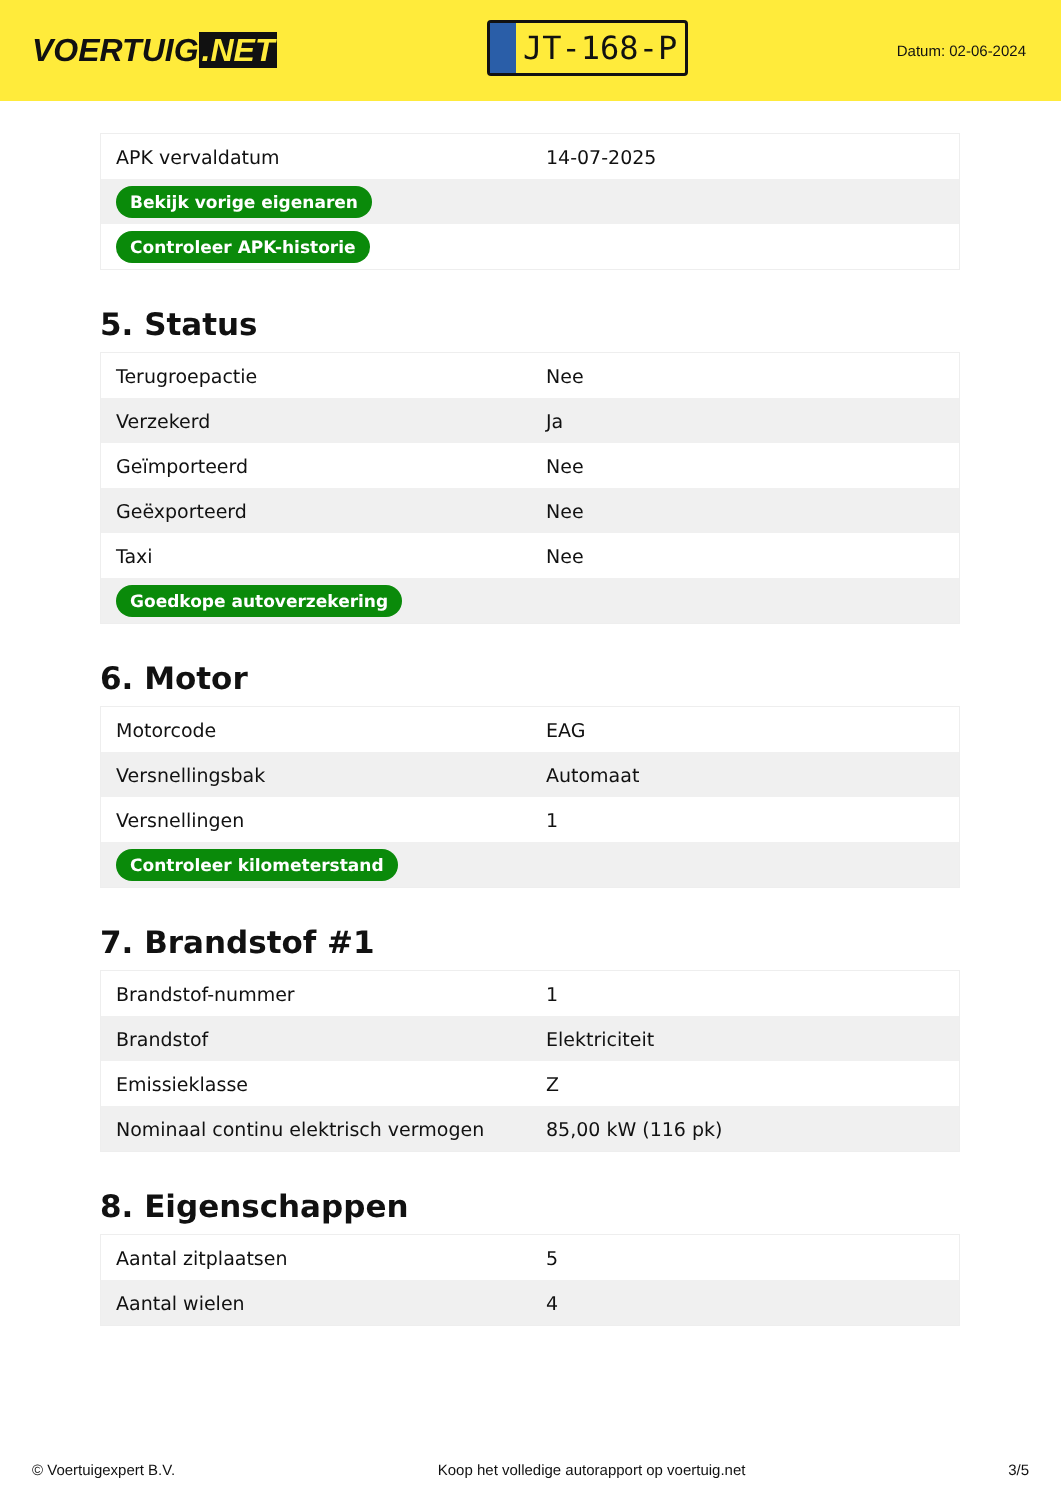VOERTUIG.NET
JT-168-P
Datum: 02-06-2024
| APK vervaldatum | 14-07-2025 |
| Bekijk vorige eigenaren | |
| Controleer APK-historie | |
5. Status
| Terugroepactie | Nee |
| Verzekerd | Ja |
| Geïmporteerd | Nee |
| Geëxporteerd | Nee |
| Taxi | Nee |
| Goedkope autoverzekering | |
6. Motor
| Motorcode | EAG |
| Versnellingsbak | Automaat |
| Versnellingen | 1 |
| Controleer kilometerstand | |
7. Brandstof #1
| Brandstof-nummer | 1 |
| Brandstof | Elektriciteit |
| Emissieklasse | Z |
| Nominaal continu elektrisch vermogen | 85,00 kW (116 pk) |
8. Eigenschappen
| Aantal zitplaatsen | 5 |
| Aantal wielen | 4 |
© Voertuigexpert B.V. Koop het volledige autorapport op voertuig.net 3/5